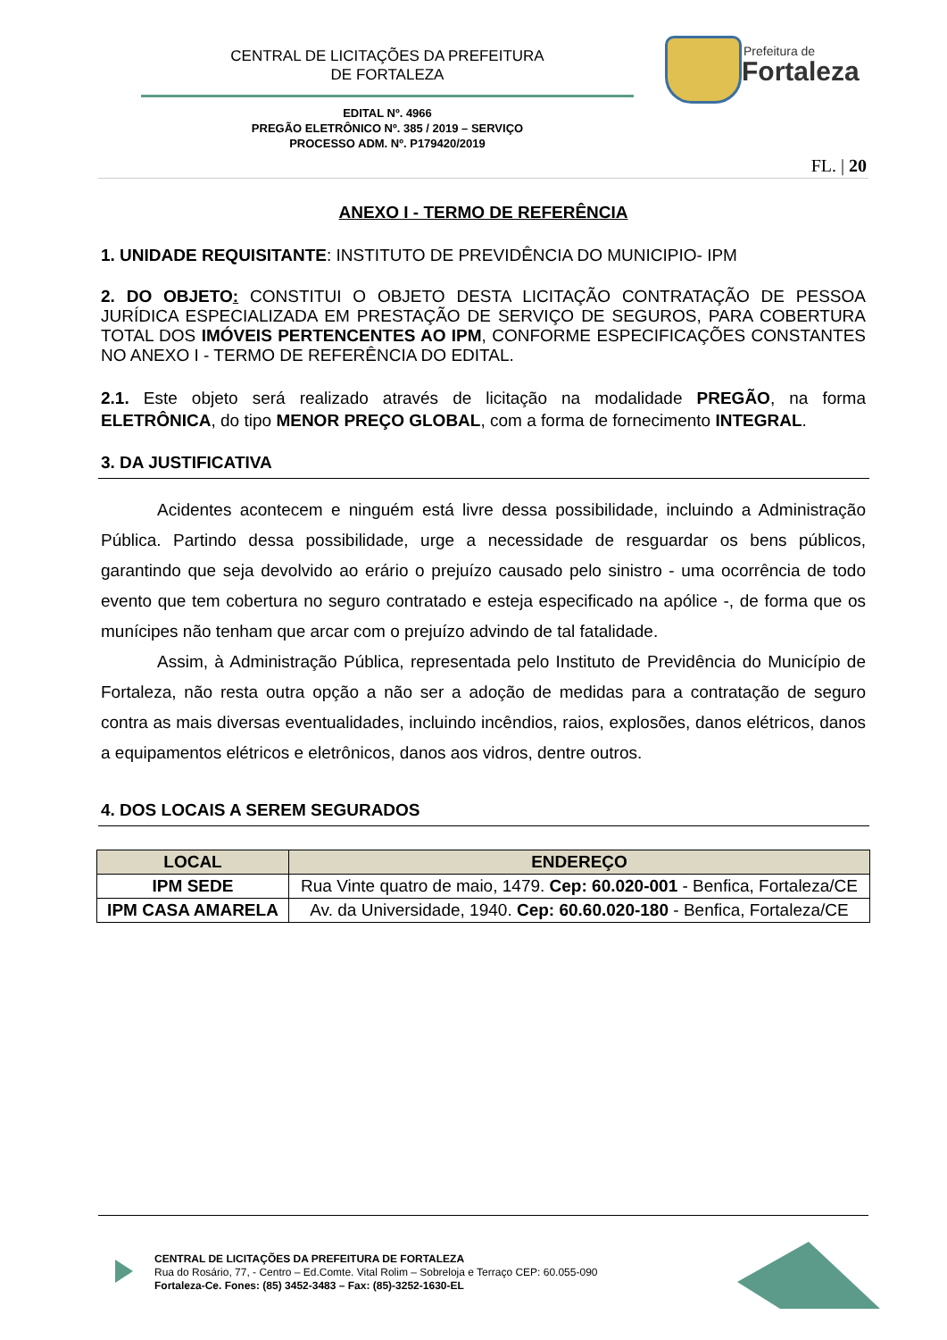CENTRAL DE LICITAÇÕES DA PREFEITURA
DE FORTALEZA
Prefeitura de
Fortaleza
EDITAL Nº. 4966
PREGÃO ELETRÔNICO Nº. 385 / 2019 – SERVIÇO
PROCESSO ADM. Nº. P179420/2019
FL. | 20
ANEXO I - TERMO DE REFERÊNCIA
1. UNIDADE REQUISITANTE: INSTITUTO DE PREVIDÊNCIA DO MUNICIPIO- IPM
2. DO OBJETO: CONSTITUI O OBJETO DESTA LICITAÇÃO CONTRATAÇÃO DE PESSOA JURÍDICA ESPECIALIZADA EM PRESTAÇÃO DE SERVIÇO DE SEGUROS, PARA COBERTURA TOTAL DOS IMÓVEIS PERTENCENTES AO IPM, CONFORME ESPECIFICAÇÕES CONSTANTES NO ANEXO I - TERMO DE REFERÊNCIA DO EDITAL.
2.1. Este objeto será realizado através de licitação na modalidade PREGÃO, na forma ELETRÔNICA, do tipo MENOR PREÇO GLOBAL, com a forma de fornecimento INTEGRAL.
3. DA JUSTIFICATIVA
Acidentes acontecem e ninguém está livre dessa possibilidade, incluindo a Administração Pública. Partindo dessa possibilidade, urge a necessidade de resguardar os bens públicos, garantindo que seja devolvido ao erário o prejuízo causado pelo sinistro - uma ocorrência de todo evento que tem cobertura no seguro contratado e esteja especificado na apólice -, de forma que os munícipes não tenham que arcar com o prejuízo advindo de tal fatalidade.
Assim, à Administração Pública, representada pelo Instituto de Previdência do Município de Fortaleza, não resta outra opção a não ser a adoção de medidas para a contratação de seguro contra as mais diversas eventualidades, incluindo incêndios, raios, explosões, danos elétricos, danos a equipamentos elétricos e eletrônicos, danos aos vidros, dentre outros.
4. DOS LOCAIS A SEREM SEGURADOS
| LOCAL | ENDEREÇO |
| --- | --- |
| IPM SEDE | Rua Vinte quatro de maio, 1479. Cep: 60.020-001 - Benfica, Fortaleza/CE |
| IPM CASA AMARELA | Av. da Universidade, 1940. Cep: 60.60.020-180 - Benfica, Fortaleza/CE |
CENTRAL DE LICITAÇÕES DA PREFEITURA DE FORTALEZA
Rua do Rosário, 77, - Centro – Ed.Comte. Vital Rolim – Sobreloja e Terraço CEP: 60.055-090
Fortaleza-Ce. Fones: (85) 3452-3483 – Fax: (85)-3252-1630-EL